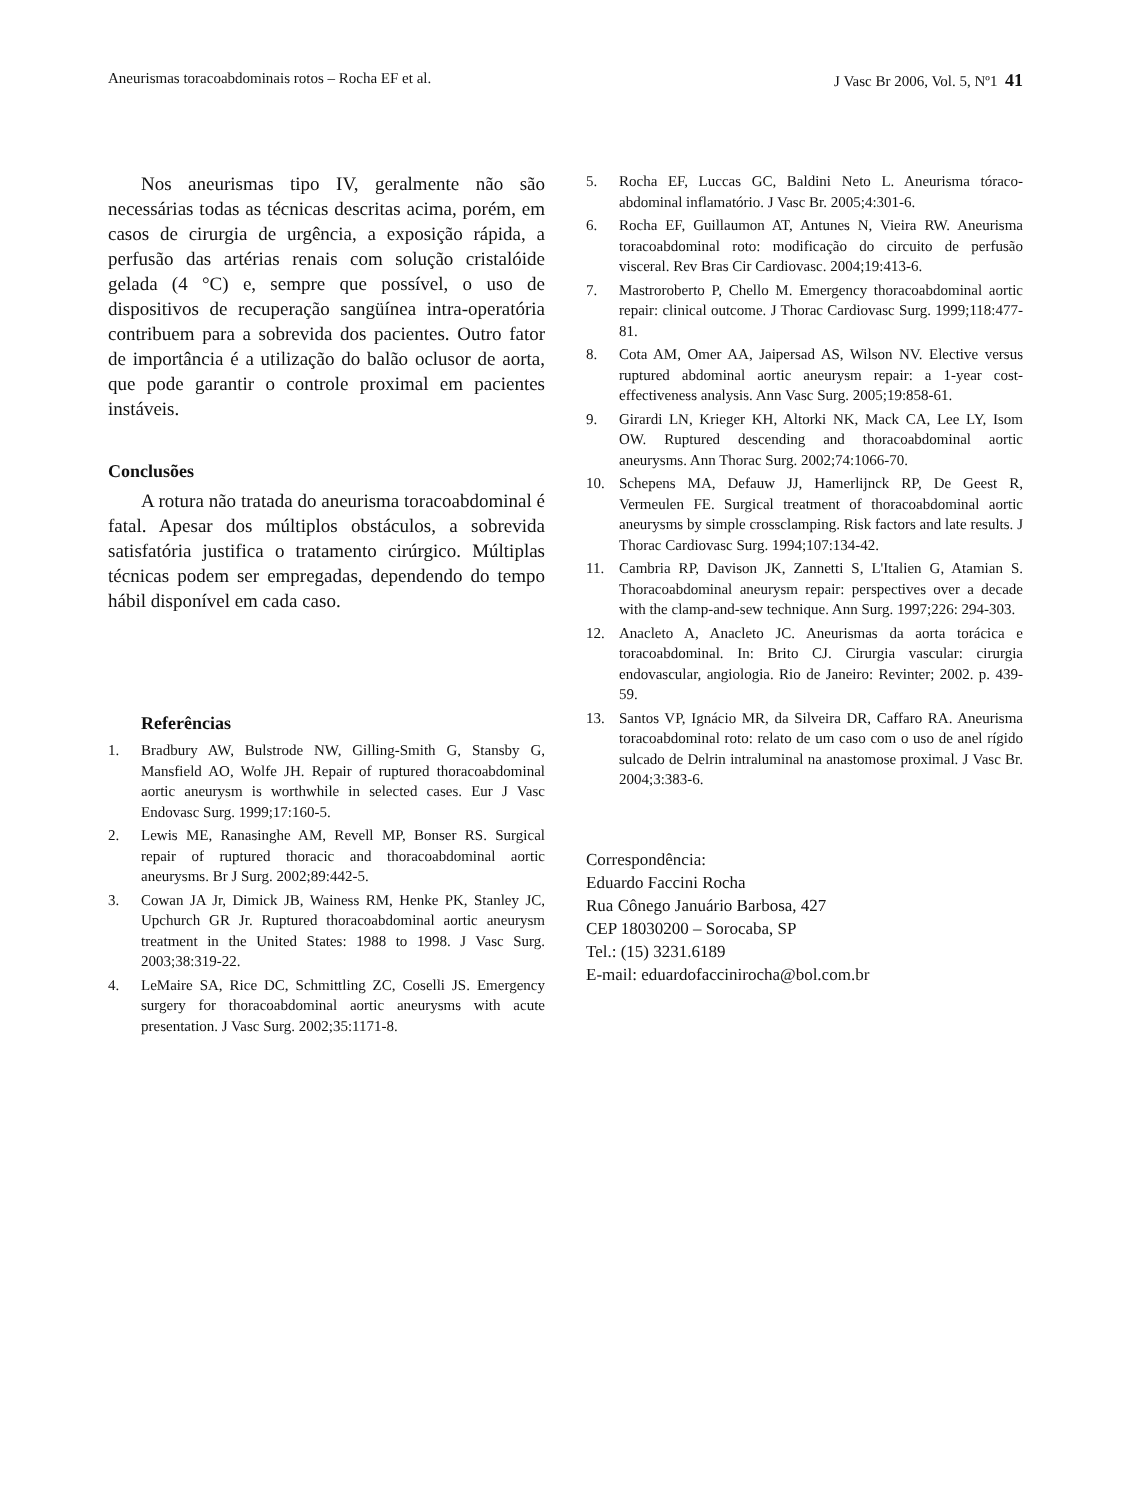Aneurismas toracoabdominais rotos – Rocha EF et al. J Vasc Br 2006, Vol. 5, Nº1 41
Nos aneurismas tipo IV, geralmente não são necessárias todas as técnicas descritas acima, porém, em casos de cirurgia de urgência, a exposição rápida, a perfusão das artérias renais com solução cristalóide gelada (4 °C) e, sempre que possível, o uso de dispositivos de recuperação sangüínea intra-operatória contribuem para a sobrevida dos pacientes. Outro fator de importância é a utilização do balão oclusor de aorta, que pode garantir o controle proximal em pacientes instáveis.
Conclusões
A rotura não tratada do aneurisma toracoabdominal é fatal. Apesar dos múltiplos obstáculos, a sobrevida satisfatória justifica o tratamento cirúrgico. Múltiplas técnicas podem ser empregadas, dependendo do tempo hábil disponível em cada caso.
Referências
1. Bradbury AW, Bulstrode NW, Gilling-Smith G, Stansby G, Mansfield AO, Wolfe JH. Repair of ruptured thoracoabdominal aortic aneurysm is worthwhile in selected cases. Eur J Vasc Endovasc Surg. 1999;17:160-5.
2. Lewis ME, Ranasinghe AM, Revell MP, Bonser RS. Surgical repair of ruptured thoracic and thoracoabdominal aortic aneurysms. Br J Surg. 2002;89:442-5.
3. Cowan JA Jr, Dimick JB, Wainess RM, Henke PK, Stanley JC, Upchurch GR Jr. Ruptured thoracoabdominal aortic aneurysm treatment in the United States: 1988 to 1998. J Vasc Surg. 2003;38:319-22.
4. LeMaire SA, Rice DC, Schmittling ZC, Coselli JS. Emergency surgery for thoracoabdominal aortic aneurysms with acute presentation. J Vasc Surg. 2002;35:1171-8.
5. Rocha EF, Luccas GC, Baldini Neto L. Aneurisma tóraco-abdominal inflamatório. J Vasc Br. 2005;4:301-6.
6. Rocha EF, Guillaumon AT, Antunes N, Vieira RW. Aneurisma toracoabdominal roto: modificação do circuito de perfusão visceral. Rev Bras Cir Cardiovasc. 2004;19:413-6.
7. Mastroroberto P, Chello M. Emergency thoracoabdominal aortic repair: clinical outcome. J Thorac Cardiovasc Surg. 1999;118:477-81.
8. Cota AM, Omer AA, Jaipersad AS, Wilson NV. Elective versus ruptured abdominal aortic aneurysm repair: a 1-year cost-effectiveness analysis. Ann Vasc Surg. 2005;19:858-61.
9. Girardi LN, Krieger KH, Altorki NK, Mack CA, Lee LY, Isom OW. Ruptured descending and thoracoabdominal aortic aneurysms. Ann Thorac Surg. 2002;74:1066-70.
10. Schepens MA, Defauw JJ, Hamerlijnck RP, De Geest R, Vermeulen FE. Surgical treatment of thoracoabdominal aortic aneurysms by simple crossclamping. Risk factors and late results. J Thorac Cardiovasc Surg. 1994;107:134-42.
11. Cambria RP, Davison JK, Zannetti S, L'Italien G, Atamian S. Thoracoabdominal aneurysm repair: perspectives over a decade with the clamp-and-sew technique. Ann Surg. 1997;226: 294-303.
12. Anacleto A, Anacleto JC. Aneurismas da aorta torácica e toracoabdominal. In: Brito CJ. Cirurgia vascular: cirurgia endovascular, angiologia. Rio de Janeiro: Revinter; 2002. p. 439-59.
13. Santos VP, Ignácio MR, da Silveira DR, Caffaro RA. Aneurisma toracoabdominal roto: relato de um caso com o uso de anel rígido sulcado de Delrin intraluminal na anastomose proximal. J Vasc Br. 2004;3:383-6.
Correspondência:
Eduardo Faccini Rocha
Rua Cônego Januário Barbosa, 427
CEP 18030200 – Sorocaba, SP
Tel.: (15) 3231.6189
E-mail: eduardofaccinirocha@bol.com.br